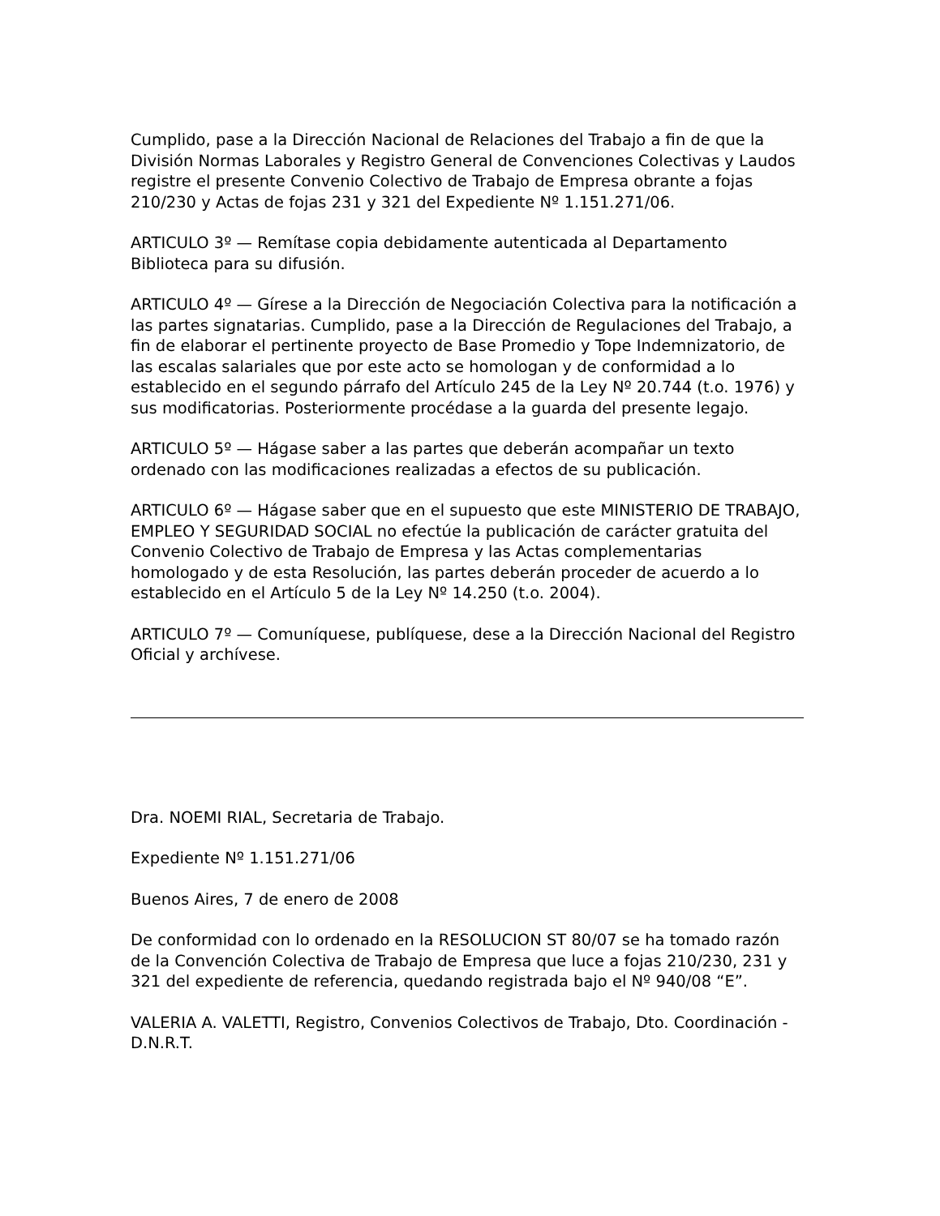Cumplido, pase a la Dirección Nacional de Relaciones del Trabajo a fin de que la División Normas Laborales y Registro General de Convenciones Colectivas y Laudos registre el presente Convenio Colectivo de Trabajo de Empresa obrante a fojas 210/230 y Actas de fojas 231 y 321 del Expediente Nº 1.151.271/06.
ARTICULO 3º — Remítase copia debidamente autenticada al Departamento Biblioteca para su difusión.
ARTICULO 4º — Gírese a la Dirección de Negociación Colectiva para la notificación a las partes signatarias. Cumplido, pase a la Dirección de Regulaciones del Trabajo, a fin de elaborar el pertinente proyecto de Base Promedio y Tope Indemnizatorio, de las escalas salariales que por este acto se homologan y de conformidad a lo establecido en el segundo párrafo del Artículo 245 de la Ley Nº 20.744 (t.o. 1976) y sus modificatorias. Posteriormente procédase a la guarda del presente legajo.
ARTICULO 5º — Hágase saber a las partes que deberán acompañar un texto ordenado con las modificaciones realizadas a efectos de su publicación.
ARTICULO 6º — Hágase saber que en el supuesto que este MINISTERIO DE TRABAJO, EMPLEO Y SEGURIDAD SOCIAL no efectúe la publicación de carácter gratuita del Convenio Colectivo de Trabajo de Empresa y las Actas complementarias homologado y de esta Resolución, las partes deberán proceder de acuerdo a lo establecido en el Artículo 5 de la Ley Nº 14.250 (t.o. 2004).
ARTICULO 7º — Comuníquese, publíquese, dese a la Dirección Nacional del Registro Oficial y archívese.
Dra. NOEMI RIAL, Secretaria de Trabajo.
Expediente Nº 1.151.271/06
Buenos Aires, 7 de enero de 2008
De conformidad con lo ordenado en la RESOLUCION ST 80/07 se ha tomado razón de la Convención Colectiva de Trabajo de Empresa que luce a fojas 210/230, 231 y 321 del expediente de referencia, quedando registrada bajo el Nº 940/08 “E”.
VALERIA A. VALETTI, Registro, Convenios Colectivos de Trabajo, Dto. Coordinación - D.N.R.T.